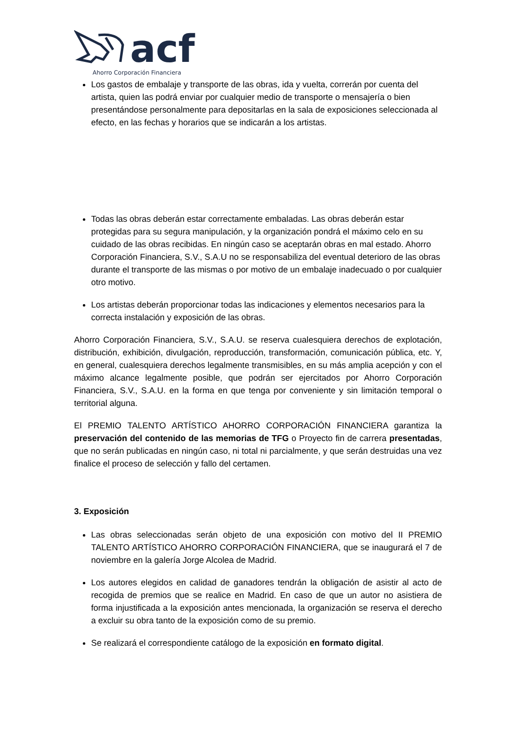acf
Ahorro Corporación Financiera
Los gastos de embalaje y transporte de las obras, ida y vuelta, correrán por cuenta del artista, quien las podrá enviar por cualquier medio de transporte o mensajería o bien presentándose personalmente para depositarlas en la sala de exposiciones seleccionada al efecto, en las fechas y horarios que se indicarán a los artistas.
Todas las obras deberán estar correctamente embaladas. Las obras deberán estar protegidas para su segura manipulación, y la organización pondrá el máximo celo en su cuidado de las obras recibidas. En ningún caso se aceptarán obras en mal estado. Ahorro Corporación Financiera, S.V., S.A.U no se responsabiliza del eventual deterioro de las obras durante el transporte de las mismas o por motivo de un embalaje inadecuado o por cualquier otro motivo.
Los artistas deberán proporcionar todas las indicaciones y elementos necesarios para la correcta instalación y exposición de las obras.
Ahorro Corporación Financiera, S.V., S.A.U. se reserva cualesquiera derechos de explotación, distribución, exhibición, divulgación, reproducción, transformación, comunicación pública, etc. Y, en general, cualesquiera derechos legalmente transmisibles, en su más amplia acepción y con el máximo alcance legalmente posible, que podrán ser ejercitados por Ahorro Corporación Financiera, S.V., S.A.U. en la forma en que tenga por conveniente y sin limitación temporal o territorial alguna.
El PREMIO TALENTO ARTÍSTICO AHORRO CORPORACIÓN FINANCIERA garantiza la preservación del contenido de las memorias de TFG o Proyecto fin de carrera presentadas, que no serán publicadas en ningún caso, ni total ni parcialmente, y que serán destruidas una vez finalice el proceso de selección y fallo del certamen.
3. Exposición
Las obras seleccionadas serán objeto de una exposición con motivo del II PREMIO TALENTO ARTÍSTICO AHORRO CORPORACIÓN FINANCIERA, que se inaugurará el 7 de noviembre en la galería Jorge Alcolea de Madrid.
Los autores elegidos en calidad de ganadores tendrán la obligación de asistir al acto de recogida de premios que se realice en Madrid. En caso de que un autor no asistiera de forma injustificada a la exposición antes mencionada, la organización se reserva el derecho a excluir su obra tanto de la exposición como de su premio.
Se realizará el correspondiente catálogo de la exposición en formato digital.